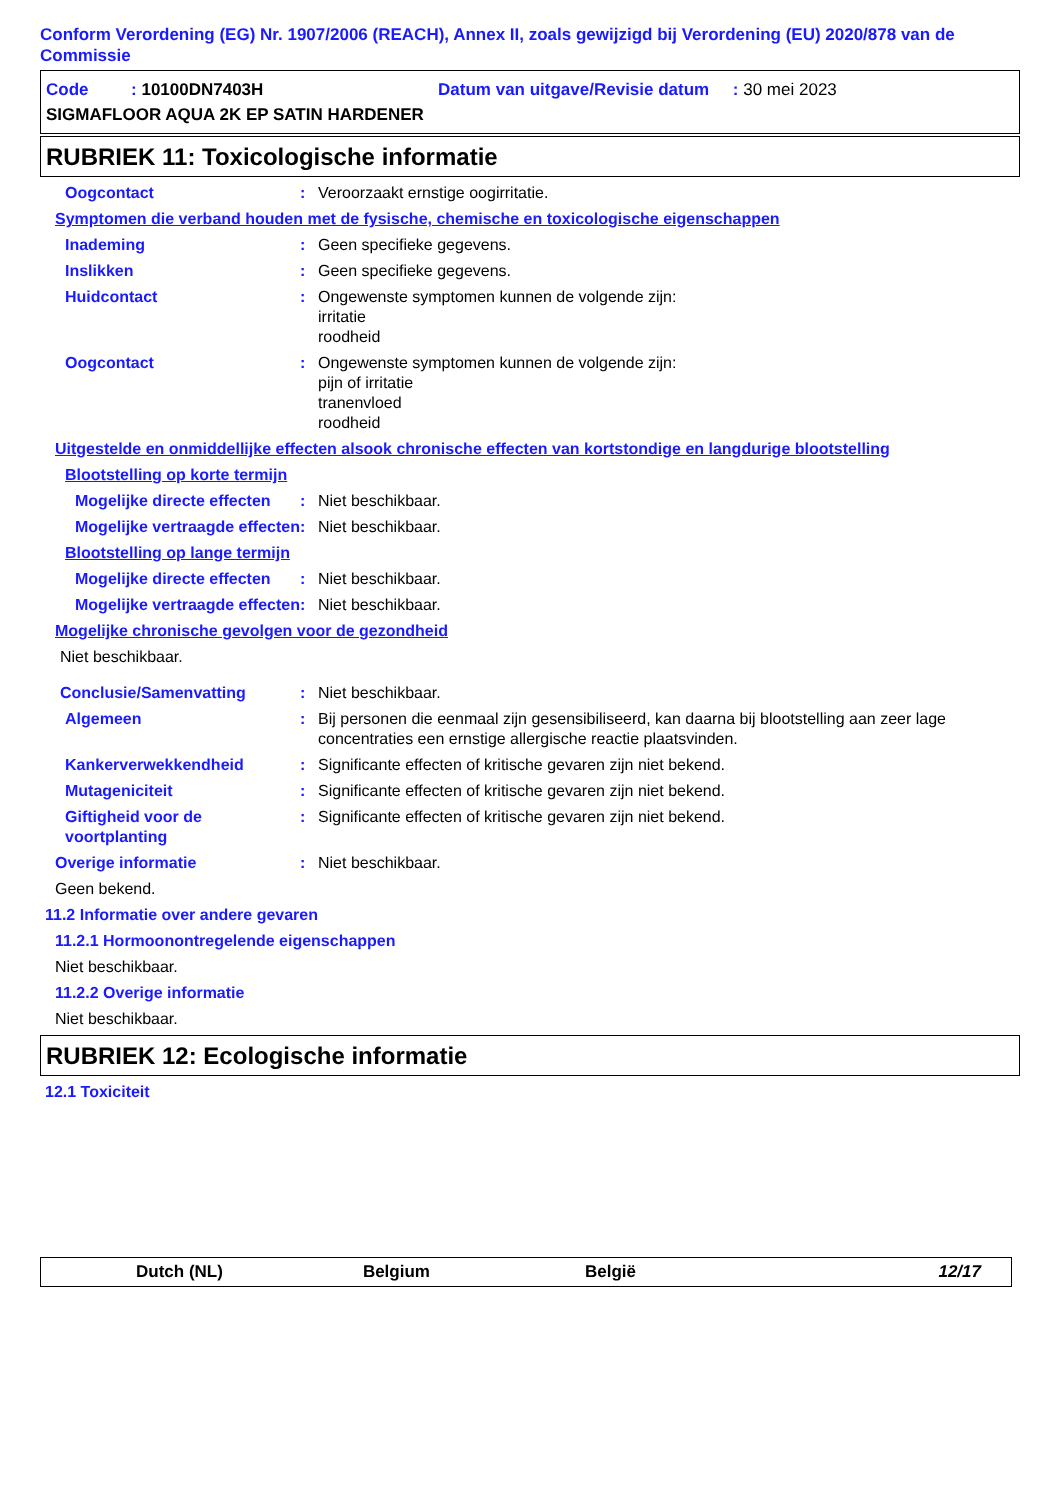Conform Verordening (EG) Nr. 1907/2006 (REACH), Annex II, zoals gewijzigd bij Verordening (EU) 2020/878 van de Commissie
Code : 10100DN7403H Datum van uitgave/Revisie datum : 30 mei 2023
SIGMAFLOOR AQUA 2K EP SATIN HARDENER
RUBRIEK 11: Toxicologische informatie
Oogcontact : Veroorzaakt ernstige oogirritatie.
Symptomen die verband houden met de fysische, chemische en toxicologische eigenschappen
Inademing : Geen specifieke gegevens.
Inslikken : Geen specifieke gegevens.
Huidcontact : Ongewenste symptomen kunnen de volgende zijn:
irritatie
roodheid
Oogcontact : Ongewenste symptomen kunnen de volgende zijn:
pijn of irritatie
tranenvloed
roodheid
Uitgestelde en onmiddellijke effecten alsook chronische effecten van kortstondige en langdurige blootstelling
Blootstelling op korte termijn
Mogelijke directe effecten
: Niet beschikbaar.
Mogelijke vertraagde effecten
: Niet beschikbaar.
Blootstelling op lange termijn
Mogelijke directe effecten
: Niet beschikbaar.
Mogelijke vertraagde effecten
: Niet beschikbaar.
Mogelijke chronische gevolgen voor de gezondheid
Niet beschikbaar.
Conclusie/Samenvatting : Niet beschikbaar.
Algemeen : Bij personen die eenmaal zijn gesensibiliseerd, kan daarna bij blootstelling aan zeer lage concentraties een ernstige allergische reactie plaatsvinden.
Kankerverwekkendheid : Significante effecten of kritische gevaren zijn niet bekend.
Mutageniciteit : Significante effecten of kritische gevaren zijn niet bekend.
Giftigheid voor de voortplanting
: Significante effecten of kritische gevaren zijn niet bekend.
Overige informatie : Niet beschikbaar.
Geen bekend.
11.2 Informatie over andere gevaren
11.2.1 Hormoonontregelende eigenschappen
Niet beschikbaar.
11.2.2 Overige informatie
Niet beschikbaar.
RUBRIEK 12: Ecologische informatie
12.1 Toxiciteit
Dutch (NL) Belgium België 12/17